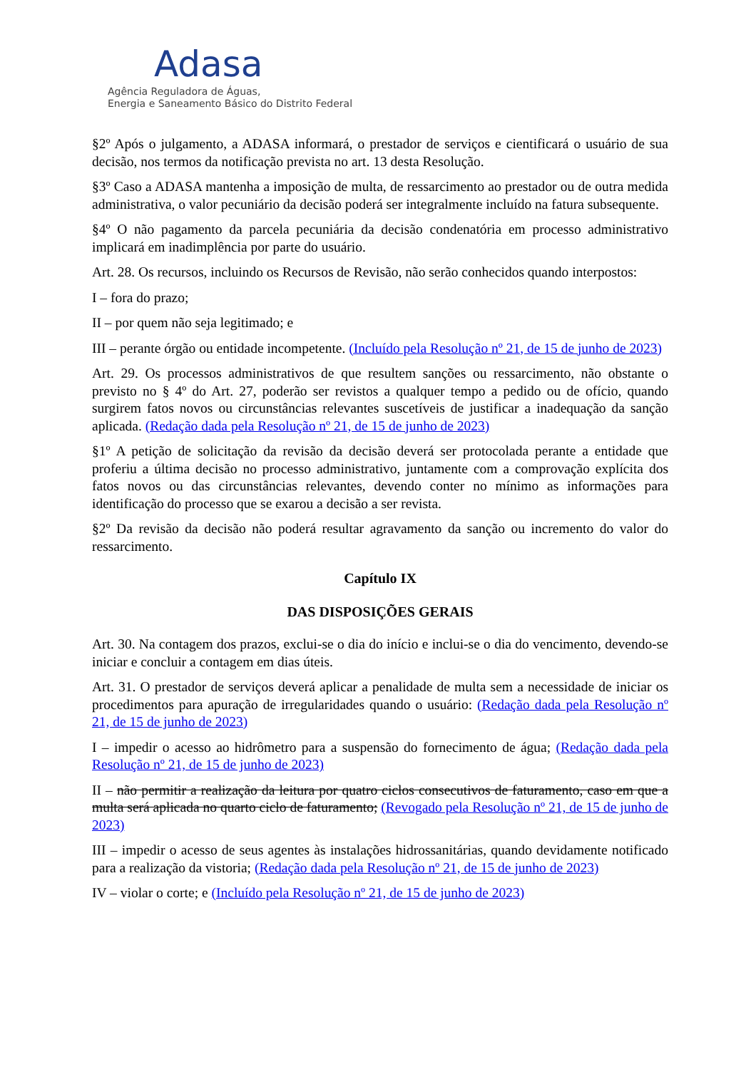Adasa
Agência Reguladora de Águas,
Energia e Saneamento Básico do Distrito Federal
§2º Após o julgamento, a ADASA informará, o prestador de serviços e cientificará o usuário de sua decisão, nos termos da notificação prevista no art. 13 desta Resolução.
§3º Caso a ADASA mantenha a imposição de multa, de ressarcimento ao prestador ou de outra medida administrativa, o valor pecuniário da decisão poderá ser integralmente incluído na fatura subsequente.
§4º O não pagamento da parcela pecuniária da decisão condenatória em processo administrativo implicará em inadimplência por parte do usuário.
Art. 28. Os recursos, incluindo os Recursos de Revisão, não serão conhecidos quando interpostos:
I – fora do prazo;
II – por quem não seja legitimado; e
III – perante órgão ou entidade incompetente. (Incluído pela Resolução nº 21, de 15 de junho de 2023)
Art. 29. Os processos administrativos de que resultem sanções ou ressarcimento, não obstante o previsto no § 4º do Art. 27, poderão ser revistos a qualquer tempo a pedido ou de ofício, quando surgirem fatos novos ou circunstâncias relevantes suscetíveis de justificar a inadequação da sanção aplicada. (Redação dada pela Resolução nº 21, de 15 de junho de 2023)
§1º A petição de solicitação da revisão da decisão deverá ser protocolada perante a entidade que proferiu a última decisão no processo administrativo, juntamente com a comprovação explícita dos fatos novos ou das circunstâncias relevantes, devendo conter no mínimo as informações para identificação do processo que se exarou a decisão a ser revista.
§2º Da revisão da decisão não poderá resultar agravamento da sanção ou incremento do valor do ressarcimento.
Capítulo IX
DAS DISPOSIÇÕES GERAIS
Art. 30. Na contagem dos prazos, exclui-se o dia do início e inclui-se o dia do vencimento, devendo-se iniciar e concluir a contagem em dias úteis.
Art. 31. O prestador de serviços deverá aplicar a penalidade de multa sem a necessidade de iniciar os procedimentos para apuração de irregularidades quando o usuário: (Redação dada pela Resolução nº 21, de 15 de junho de 2023)
I – impedir o acesso ao hidrômetro para a suspensão do fornecimento de água; (Redação dada pela Resolução nº 21, de 15 de junho de 2023)
II – não permitir a realização da leitura por quatro ciclos consecutivos de faturamento, caso em que a multa será aplicada no quarto ciclo de faturamento; (Revogado pela Resolução nº 21, de 15 de junho de 2023)
III – impedir o acesso de seus agentes às instalações hidrossanitárias, quando devidamente notificado para a realização da vistoria; (Redação dada pela Resolução nº 21, de 15 de junho de 2023)
IV – violar o corte; e (Incluído pela Resolução nº 21, de 15 de junho de 2023)